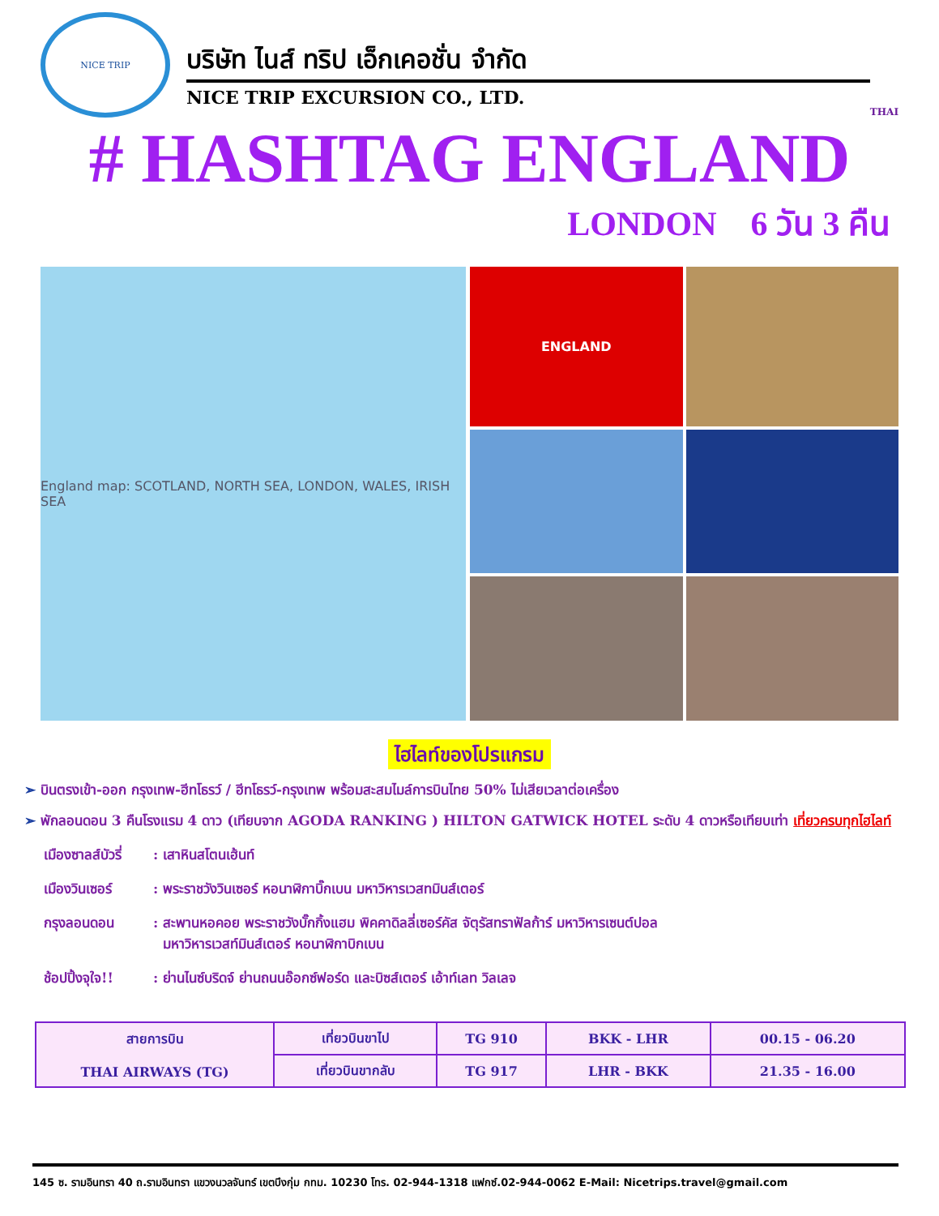NICE TRIP
บริษัท ไนส์ ทริป เอ็กเคอชั่น จำกัด
NICE TRIP EXCURSION CO., LTD.
THAI
# HASHTAG ENGLAND
LONDON 6 วัน 3 คืน
England map: SCOTLAND, NORTH SEA, LONDON, WALES, IRISH SEA
ENGLAND
ไฮไลท์ของโปรแกรม
➢ บินตรงเข้า-ออก กรุงเทพ-ฮีทโธรว์ / ฮีทโธรว์-กรุงเทพ พร้อมสะสมไมล์การบินไทย 50% ไม่เสียเวลาต่อเครื่อง
➢ พักลอนดอน 3 คืนโรงแรม 4 ดาว (เทียบจาก AGODA RANKING ) HILTON GATWICK HOTEL ระดับ 4 ดาวหรือเทียบเท่า เที่ยวครบทุกไฮไลท์
เมืองซาลส์บัวรี่
: เสาหินสโตนเฮ้นท์
เมืองวินเซอร์ : พระราชวังวินเซอร์ หอนาฬิกาบิ๊กเบน มหาวิหารเวสทมินส์เตอร์
กรุงลอนดอน : สะพานหอคอย พระราชวังบั๊กกิ้งแฮม พิคคาดิลลี่เซอร์คัส จัตุรัสทราฟัลก้าร์ มหาวิหารเซนต์ปอล
มหาวิหารเวสท์มินส์เตอร์ หอนาฬิกาบิกเบน
ช้อปปิ้งจุใจ!!
: ย่านไนซ์บริดจ์ ย่านถนนอ๊อกซ์ฟอร์ด และบิซส์เตอร์ เอ้าท์เลท วิลเลจ
| สายการบิน THAI AIRWAYS (TG) | เที่ยวบินขาไป | TG 910 | BKK - LHR | 00.15 - 06.20 |
| | เที่ยวบินขากลับ | TG 917 | LHR - BKK | 21.35 - 16.00 |
145 ซ. รามอินทรา 40 ถ.รามอินทรา แขวงนวลจันทร์ เขตบึงกุ่ม กทม. 10230 โทร. 02-944-1318 แฟกซ์.02-944-0062 E-Mail: Nicetrips.travel@gmail.com